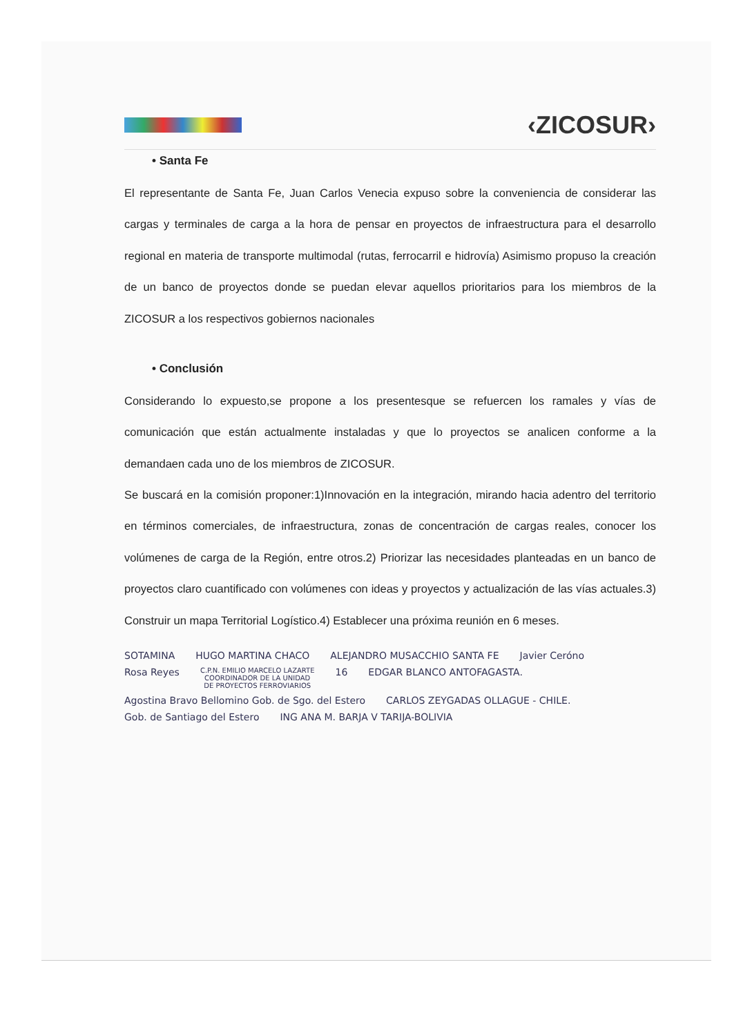‹ZICOSUR›
• Santa Fe
El representante de Santa Fe, Juan Carlos Venecia expuso sobre la conveniencia de considerar las cargas y terminales de carga a la hora de pensar en proyectos de infraestructura para el desarrollo regional en materia de transporte multimodal (rutas, ferrocarril e hidrovía) Asimismo propuso la creación de un banco de proyectos donde se puedan elevar aquellos prioritarios para los miembros de la ZICOSUR a los respectivos gobiernos nacionales
• Conclusión
Considerando lo expuesto,se propone a los presentesque se refuercen los ramales y vías de comunicación que están actualmente instaladas y que lo proyectos se analicen conforme a la demandaen cada uno de los miembros de ZICOSUR.
Se buscará en la comisión proponer:1)Innovación en la integración, mirando hacia adentro del territorio en términos comerciales, de infraestructura, zonas de concentración de cargas reales, conocer los volúmenes de carga de la Región, entre otros.2) Priorizar las necesidades planteadas en un banco de proyectos claro cuantificado con volúmenes con ideas y proyectos y actualización de las vías actuales.3) Construir un mapa Territorial Logístico.4) Establecer una próxima reunión en 6 meses.
SOTAMINA HUGO MARTINA CHACO ALEJANDRO MUSACCHIO SANTA FE Javier Ceróno Rosa Reyes
C.P.N. EMILIO MARCELO LAZARTE
COORDINADOR DE LA UNIDAD
DE PROYECTOS FERROVIARIOS
16 EDGAR BLANCO ANTOFAGASTA. Agostina Bravo Bellomino Gob. de Sgo. del Estero CARLOS ZEYGADAS OLLAGUE - CHILE. Gob. de Santiago del Estero ING ANA M. BARJA V TARIJA-BOLIVIA